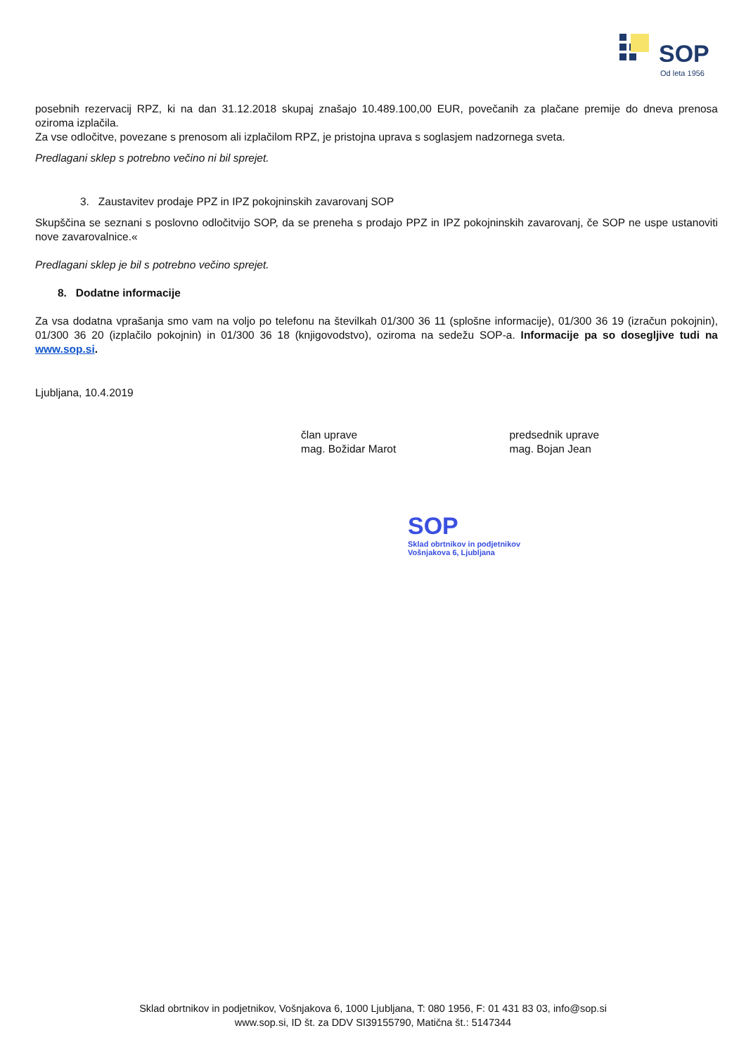SOP
Od leta 1956
posebnih rezervacij RPZ, ki na dan 31.12.2018 skupaj znašajo 10.489.100,00 EUR, povečanih za plačane premije do dneva prenosa oziroma izplačila.
Za vse odločitve, povezane s prenosom ali izplačilom RPZ, je pristojna uprava s soglasjem nadzornega sveta.
Predlagani sklep s potrebno večino ni bil sprejet.
3. Zaustavitev prodaje PPZ in IPZ pokojninskih zavarovanj SOP
Skupščina se seznani s poslovno odločitvijo SOP, da se preneha s prodajo PPZ in IPZ pokojninskih zavarovanj, če SOP ne uspe ustanoviti nove zavarovalnice.«
Predlagani sklep je bil s potrebno večino sprejet.
8. Dodatne informacije
Za vsa dodatna vprašanja smo vam na voljo po telefonu na številkah 01/300 36 11 (splošne informacije), 01/300 36 19 (izračun pokojnin), 01/300 36 20 (izplačilo pokojnin) in 01/300 36 18 (knjigovodstvo), oziroma na sedežu SOP-a. Informacije pa so dosegljive tudi na www.sop.si.
Ljubljana, 10.4.2019
član uprave
mag. Božidar Marot
predsednik uprave
mag. Bojan Jean
SOP
Sklad obrtnikov in podjetnikov
Vošnjakova 6, Ljubljana
Sklad obrtnikov in podjetnikov, Vošnjakova 6, 1000 Ljubljana, T: 080 1956, F: 01 431 83 03, info@sop.si
www.sop.si, ID št. za DDV SI39155790, Matična št.: 5147344